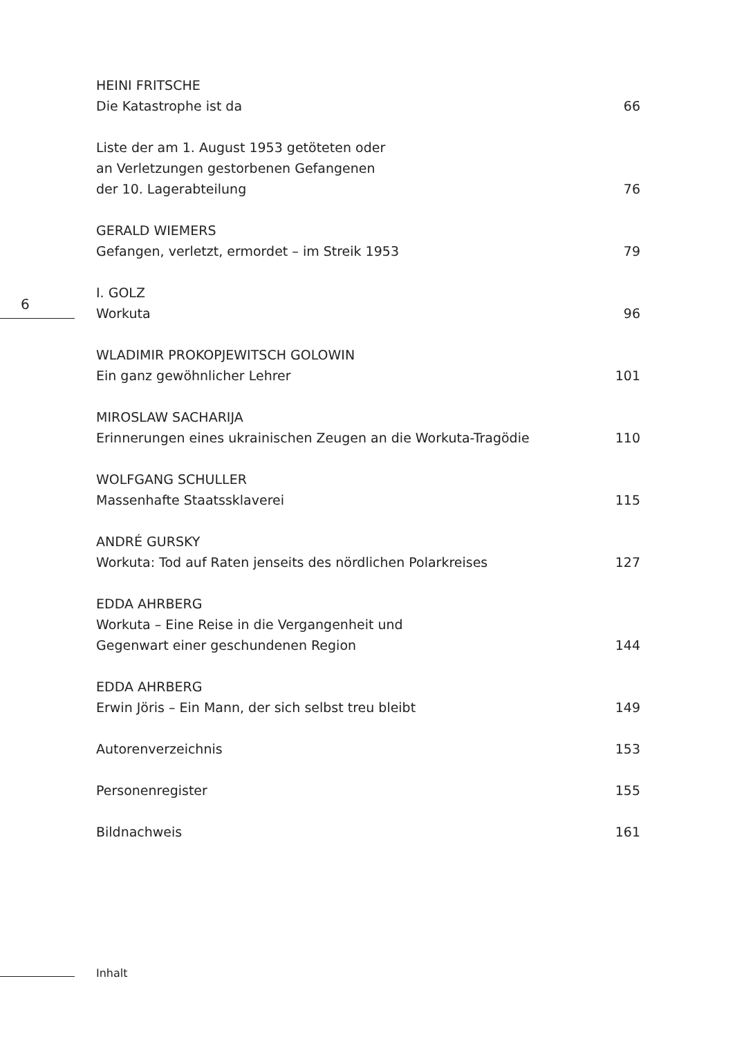6
HEINI FRITSCHE
Die Katastrophe ist da 66
Liste der am 1. August 1953 getöteten oder
an Verletzungen gestorbenen Gefangenen
der 10. Lagerabteilung 76
GERALD WIEMERS
Gefangen, verletzt, ermordet – im Streik 1953 79
I. GOLZ
Workuta 96
WLADIMIR PROKOPJEWITSCH GOLOWIN
Ein ganz gewöhnlicher Lehrer 101
MIROSLAW SACHARIJA
Erinnerungen eines ukrainischen Zeugen an die Workuta-Tragödie 110
WOLFGANG SCHULLER
Massenhafte Staatssklaverei 115
ANDRÉ GURSKY
Workuta: Tod auf Raten jenseits des nördlichen Polarkreises 127
EDDA AHRBERG
Workuta – Eine Reise in die Vergangenheit und
Gegenwart einer geschundenen Region 144
EDDA AHRBERG
Erwin Jöris – Ein Mann, der sich selbst treu bleibt 149
Autorenverzeichnis 153
Personenregister 155
Bildnachweis 161
Inhalt